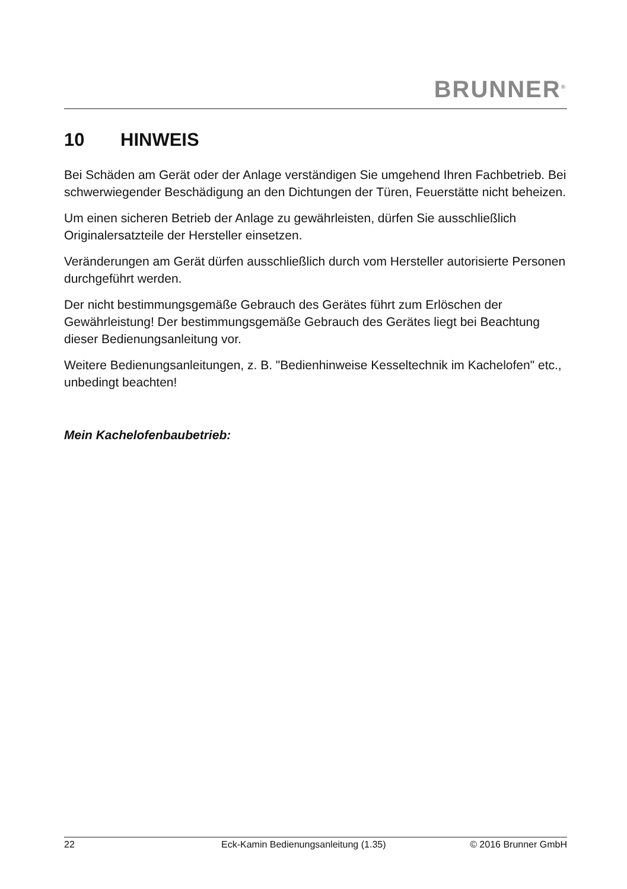BRUNNER<sup>®</sup>
10 HINWEIS
Bei Schäden am Gerät oder der Anlage verständigen Sie umgehend Ihren Fachbetrieb. Bei schwerwiegender Beschädigung an den Dichtungen der Türen, Feuerstätte nicht beheizen.
Um einen sicheren Betrieb der Anlage zu gewährleisten, dürfen Sie ausschließlich Originalersatzteile der Hersteller einsetzen.
Veränderungen am Gerät dürfen ausschließlich durch vom Hersteller autorisierte Personen durchgeführt werden.
Der nicht bestimmungsgemäße Gebrauch des Gerätes führt zum Erlöschen der Gewährleistung! Der bestimmungsgemäße Gebrauch des Gerätes liegt bei Beachtung dieser Bedienungsanleitung vor.
Weitere Bedienungsanleitungen, z. B. "Bedienhinweise Kesseltechnik im Kachelofen" etc., unbedingt beachten!
Mein Kachelofenbaubetrieb:
22 Eck-Kamin Bedienungsanleitung (1.35) © 2016 Brunner GmbH